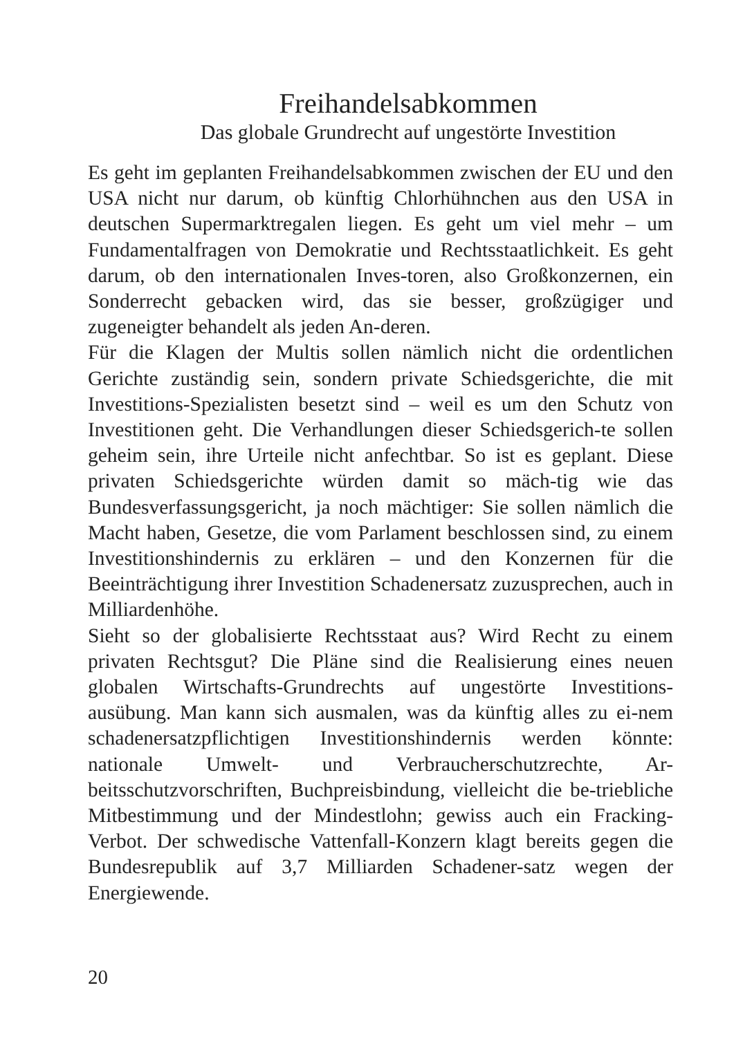Freihandelsabkommen
Das globale Grundrecht auf ungestörte Investition
Es geht im geplanten Freihandelsabkommen zwischen der EU und den USA nicht nur darum, ob künftig Chlorhühnchen aus den USA in deutschen Supermarktregalen liegen. Es geht um viel mehr – um Fundamentalfragen von Demokratie und Rechtsstaatlichkeit. Es geht darum, ob den internationalen Inves-toren, also Großkonzernen, ein Sonderrecht gebacken wird, das sie besser, großzügiger und zugeneigter behandelt als jeden An-deren.
Für die Klagen der Multis sollen nämlich nicht die ordentlichen Gerichte zuständig sein, sondern private Schiedsgerichte, die mit Investitions-Spezialisten besetzt sind – weil es um den Schutz von Investitionen geht. Die Verhandlungen dieser Schiedsgerich-te sollen geheim sein, ihre Urteile nicht anfechtbar. So ist es geplant. Diese privaten Schiedsgerichte würden damit so mäch-tig wie das Bundesverfassungsgericht, ja noch mächtiger: Sie sollen nämlich die Macht haben, Gesetze, die vom Parlament beschlossen sind, zu einem Investitionshindernis zu erklären – und den Konzernen für die Beeinträchtigung ihrer Investition Schadenersatz zuzusprechen, auch in Milliardenhöhe.
Sieht so der globalisierte Rechtsstaat aus? Wird Recht zu einem privaten Rechtsgut? Die Pläne sind die Realisierung eines neuen globalen Wirtschafts-Grundrechts auf ungestörte Investitions-ausübung. Man kann sich ausmalen, was da künftig alles zu ei-nem schadenersatzpflichtigen Investitionshindernis werden könnte: nationale Umwelt- und Verbraucherschutzrechte, Ar-beitsschutzvorschriften, Buchpreisbindung, vielleicht die be-triebliche Mitbestimmung und der Mindestlohn; gewiss auch ein Fracking-Verbot. Der schwedische Vattenfall-Konzern klagt bereits gegen die Bundesrepublik auf 3,7 Milliarden Schadener-satz wegen der Energiewende.
20